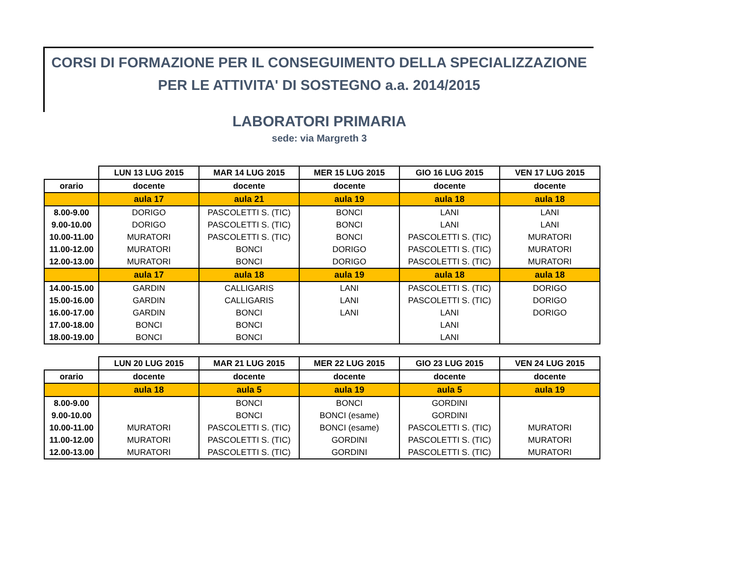CORSI DI FORMAZIONE PER IL CONSEGUIMENTO DELLA SPECIALIZZAZIONE
PER LE ATTIVITA' DI SOSTEGNO a.a. 2014/2015
LABORATORI PRIMARIA
sede: via Margreth 3
| | LUN 13 LUG 2015 | MAR 14 LUG 2015 | MER 15 LUG 2015 | GIO 16 LUG 2015 | VEN 17 LUG 2015 |
| --- | --- | --- | --- | --- | --- |
| orario | docente | docente | docente | docente | docente |
| | aula 17 | aula 21 | aula 19 | aula 18 | aula 18 |
| 8.00-9.00 | DORIGO | PASCOLETTI S. (TIC) | BONCI | LANI | LANI |
| 9.00-10.00 | DORIGO | PASCOLETTI S. (TIC) | BONCI | LANI | LANI |
| 10.00-11.00 | MURATORI | PASCOLETTI S. (TIC) | BONCI | PASCOLETTI S. (TIC) | MURATORI |
| 11.00-12.00 | MURATORI | BONCI | DORIGO | PASCOLETTI S. (TIC) | MURATORI |
| 12.00-13.00 | MURATORI | BONCI | DORIGO | PASCOLETTI S. (TIC) | MURATORI |
| | aula 17 | aula 18 | aula 19 | aula 18 | aula 18 |
| 14.00-15.00 | GARDIN | CALLIGARIS | LANI | PASCOLETTI S. (TIC) | DORIGO |
| 15.00-16.00 | GARDIN | CALLIGARIS | LANI | PASCOLETTI S. (TIC) | DORIGO |
| 16.00-17.00 | GARDIN | BONCI | LANI | LANI | DORIGO |
| 17.00-18.00 | BONCI | BONCI | | LANI | |
| 18.00-19.00 | BONCI | BONCI | | LANI | |
| | LUN 20 LUG 2015 | MAR 21 LUG 2015 | MER 22 LUG 2015 | GIO 23 LUG 2015 | VEN 24 LUG 2015 |
| --- | --- | --- | --- | --- | --- |
| orario | docente | docente | docente | docente | docente |
| | aula 18 | aula 5 | aula 19 | aula 5 | aula 19 |
| 8.00-9.00 | | BONCI | BONCI | GORDINI | |
| 9.00-10.00 | | BONCI | BONCI (esame) | GORDINI | |
| 10.00-11.00 | MURATORI | PASCOLETTI S. (TIC) | BONCI (esame) | PASCOLETTI S. (TIC) | MURATORI |
| 11.00-12.00 | MURATORI | PASCOLETTI S. (TIC) | GORDINI | PASCOLETTI S. (TIC) | MURATORI |
| 12.00-13.00 | MURATORI | PASCOLETTI S. (TIC) | GORDINI | PASCOLETTI S. (TIC) | MURATORI |